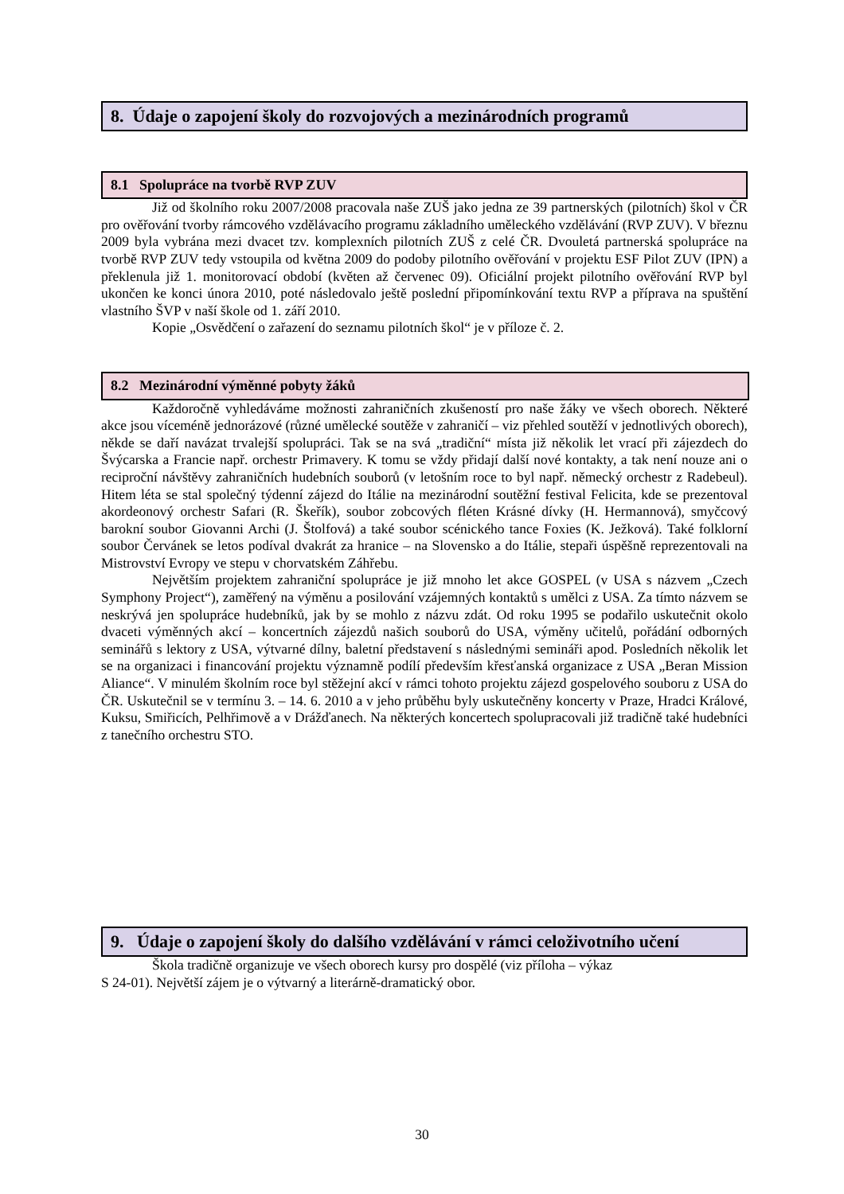8. Údaje o zapojení školy do rozvojových a mezinárodních programů
8.1 Spolupráce na tvorbě RVP ZUV
Již od školního roku 2007/2008 pracovala naše ZUŠ jako jedna ze 39 partnerských (pilotních) škol v ČR pro ověřování tvorby rámcového vzdělávacího programu základního uměleckého vzdělávání (RVP ZUV). V březnu 2009 byla vybrána mezi dvacet tzv. komplexních pilotních ZUŠ z celé ČR. Dvouletá partnerská spolupráce na tvorbě RVP ZUV tedy vstoupila od května 2009 do podoby pilotního ověřování v projektu ESF Pilot ZUV (IPN) a překlenula již 1. monitorovací období (květen až červenec 09). Oficiální projekt pilotního ověřování RVP byl ukončen ke konci února 2010, poté následovalo ještě poslední připomínkování textu RVP a příprava na spuštění vlastního ŠVP v naší škole od 1. září 2010.
Kopie „Osvědčení o zařazení do seznamu pilotních škol“ je v příloze č. 2.
8.2 Mezinárodní výměnné pobyty žáků
Každoročně vyhledáváme možnosti zahraničních zkušeností pro naše žáky ve všech oborech. Některé akce jsou víceméně jednorázové (různé umělecké soutěže v zahraničí – viz přehled soutěží v jednotlivých oborech), někde se daří navázat trvalejší spolupráci. Tak se na svá „tradiční“ místa již několik let vrací při zájezdech do Švýcarska a Francie např. orchestr Primavery. K tomu se vždy přidají další nové kontakty, a tak není nouze ani o reciproční návštěvy zahraničních hudebních souborů (v letošním roce to byl např. německý orchestr z Radebeul). Hitem léta se stal společný týdenní zájezd do Itálie na mezinárodní soutěžní festival Felicita, kde se prezentoval akordeonový orchestr Safari (R. Škeřík), soubor zobcových fléten Krásné dívky (H. Hermannová), smyčcový barokní soubor Giovanni Archi (J. Štolfová) a také soubor scénického tance Foxies (K. Ježková). Také folklorní soubor Červánek se letos podíval dvakrát za hranice – na Slovensko a do Itálie, stepaři úspěšně reprezentovali na Mistrovství Evropy ve stepu v chorvatském Záhřebu.
Největším projektem zahraniční spolupráce je již mnoho let akce GOSPEL (v USA s názvem „Czech Symphony Project“), zaměřený na výměnu a posilování vzájemných kontaktů s umělci z USA. Za tímto názvem se neskrývá jen spolupráce hudebníků, jak by se mohlo z názvu zdát. Od roku 1995 se podařilo uskutečnit okolo dvaceti výměnných akcí – koncertních zájezdů našich souborů do USA, výměny učitelů, pořádání odborných seminářů s lektory z USA, výtvarné dílny, baletní představení s následnými semináři apod. Posledních několik let se na organizaci i financování projektu významně podílí především křesťanská organizace z USA „Beran Mission Aliance“. V minulém školním roce byl stěžejní akcí v rámci tohoto projektu zájezd gospelového souboru z USA do ČR. Uskutečnil se v termínu 3. – 14. 6. 2010 a v jeho průběhu byly uskutečněny koncerty v Praze, Hradci Králové, Kuksu, Smiřicích, Pelhřimově a v Drážďanech. Na některých koncertech spolupracovali již tradičně také hudebníci z tanečního orchestru STO.
9. Údaje o zapojení školy do dalšího vzdělávání v rámci celoživotního učení
Škola tradičně organizuje ve všech oborech kursy pro dospělé (viz příloha – výkaz
S 24-01). Největší zájem je o výtvarný a literárně-dramatický obor.
30